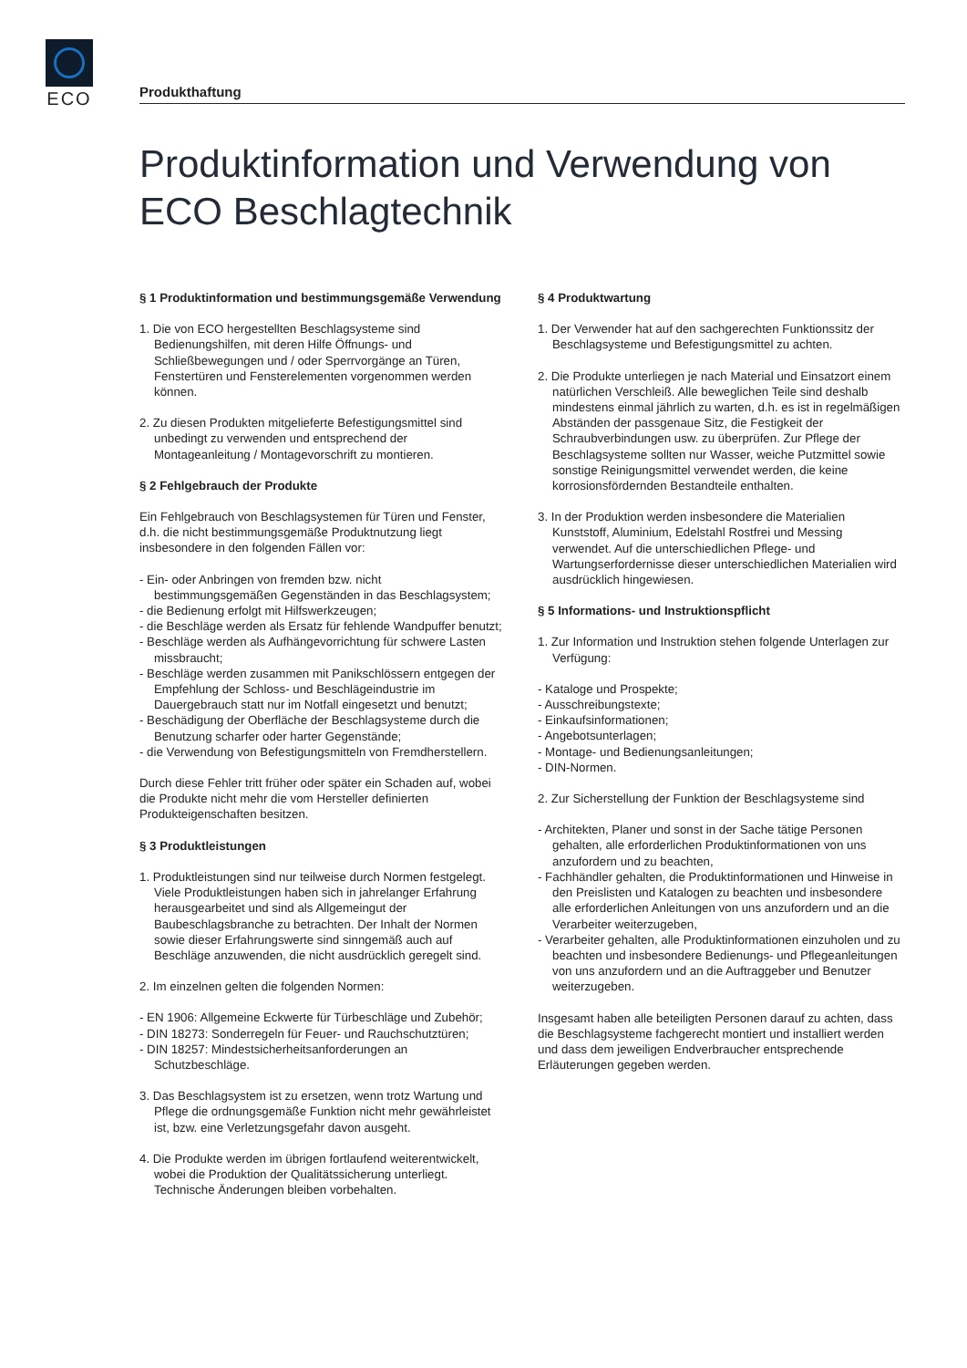ECO
Produkthaftung
Produktinformation und Verwendung von ECO Beschlagtechnik
§ 1 Produktinformation und bestimmungsgemäße Verwendung
1. Die von ECO hergestellten Beschlagsysteme sind Bedienungshilfen, mit deren Hilfe Öffnungs- und Schließbewegungen und / oder Sperrvorgänge an Türen, Fenstertüren und Fensterelementen vorgenommen werden können.
2. Zu diesen Produkten mitgelieferte Befestigungsmittel sind unbedingt zu verwenden und entsprechend der Montageanleitung / Montagevorschrift zu montieren.
§ 2 Fehlgebrauch der Produkte
Ein Fehlgebrauch von Beschlagsystemen für Türen und Fenster, d.h. die nicht bestimmungsgemäße Produktnutzung liegt insbesondere in den folgenden Fällen vor:
- Ein- oder Anbringen von fremden bzw. nicht bestimmungsgemäßen Gegenständen in das Beschlagsystem;
- die Bedienung erfolgt mit Hilfswerkzeugen;
- die Beschläge werden als Ersatz für fehlende Wandpuffer benutzt;
- Beschläge werden als Aufhängevorrichtung für schwere Lasten missbraucht;
- Beschläge werden zusammen mit Panikschlössern entgegen der Empfehlung der Schloss- und Beschlägeindustrie im Dauergebrauch statt nur im Notfall eingesetzt und benutzt;
- Beschädigung der Oberfläche der Beschlagsysteme durch die Benutzung scharfer oder harter Gegenstände;
- die Verwendung von Befestigungsmitteln von Fremdherstellern.
Durch diese Fehler tritt früher oder später ein Schaden auf, wobei die Produkte nicht mehr die vom Hersteller definierten Produkteigenschaften besitzen.
§ 3 Produktleistungen
1. Produktleistungen sind nur teilweise durch Normen festgelegt. Viele Produktleistungen haben sich in jahrelanger Erfahrung herausgearbeitet und sind als Allgemeingut der Baubeschlagsbranche zu betrachten. Der Inhalt der Normen sowie dieser Erfahrungswerte sind sinngemäß auch auf Beschläge anzuwenden, die nicht ausdrücklich geregelt sind.
2. Im einzelnen gelten die folgenden Normen:
- EN 1906: Allgemeine Eckwerte für Türbeschläge und Zubehör;
- DIN 18273: Sonderregeln für Feuer- und Rauchschutztüren;
- DIN 18257: Mindestsicherheitsanforderungen an Schutzbeschläge.
3. Das Beschlagsystem ist zu ersetzen, wenn trotz Wartung und Pflege die ordnungsgemäße Funktion nicht mehr gewährleistet ist, bzw. eine Verletzungsgefahr davon ausgeht.
4. Die Produkte werden im übrigen fortlaufend weiterentwickelt, wobei die Produktion der Qualitätssicherung unterliegt. Technische Änderungen bleiben vorbehalten.
§ 4 Produktwartung
1. Der Verwender hat auf den sachgerechten Funktionssitz der Beschlagsysteme und Befestigungsmittel zu achten.
2. Die Produkte unterliegen je nach Material und Einsatzort einem natürlichen Verschleiß. Alle beweglichen Teile sind deshalb mindestens einmal jährlich zu warten, d.h. es ist in regelmäßigen Abständen der passgenaue Sitz, die Festigkeit der Schraubverbindungen usw. zu überprüfen. Zur Pflege der Beschlagsysteme sollten nur Wasser, weiche Putzmittel sowie sonstige Reinigungsmittel verwendet werden, die keine korrosionsfördernden Bestandteile enthalten.
3. In der Produktion werden insbesondere die Materialien Kunststoff, Aluminium, Edelstahl Rostfrei und Messing verwendet. Auf die unterschiedlichen Pflege- und Wartungserfordernisse dieser unterschiedlichen Materialien wird ausdrücklich hingewiesen.
§ 5 Informations- und Instruktionspflicht
1. Zur Information und Instruktion stehen folgende Unterlagen zur Verfügung:
- Kataloge und Prospekte;
- Ausschreibungstexte;
- Einkaufsinformationen;
- Angebotsunterlagen;
- Montage- und Bedienungsanleitungen;
- DIN-Normen.
2. Zur Sicherstellung der Funktion der Beschlagsysteme sind
- Architekten, Planer und sonst in der Sache tätige Personen gehalten, alle erforderlichen Produktinformationen von uns anzufordern und zu beachten,
- Fachhändler gehalten, die Produktinformationen und Hinweise in den Preislisten und Katalogen zu beachten und insbesondere alle erforderlichen Anleitungen von uns anzufordern und an die Verarbeiter weiterzugeben,
- Verarbeiter gehalten, alle Produktinformationen einzuholen und zu beachten und insbesondere Bedienungs- und Pflegeanleitungen von uns anzufordern und an die Auftraggeber und Benutzer weiterzugeben.
Insgesamt haben alle beteiligten Personen darauf zu achten, dass die Beschlagsysteme fachgerecht montiert und installiert werden und dass dem jeweiligen Endverbraucher entsprechende Erläuterungen gegeben werden.